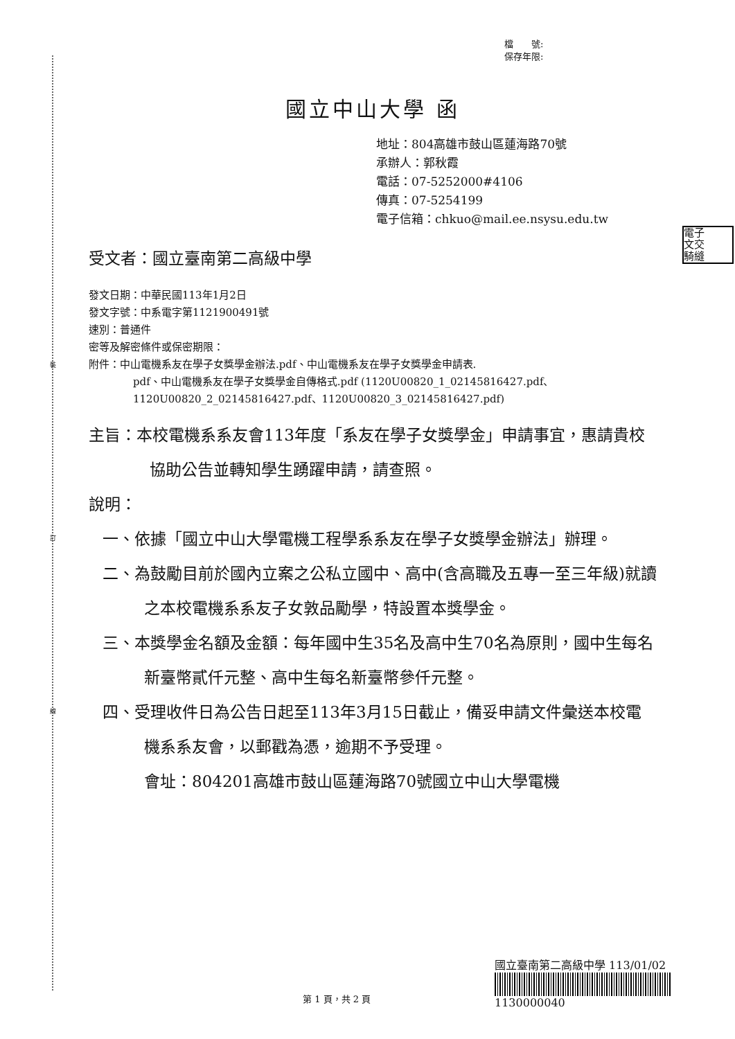裝
訂
線
電子
文交
騎縫
檔　　號:
保存年限:
國立中山大學 函
地址：804高雄市鼓山區蓮海路70號
承辦人：郭秋霞
電話：07-5252000#4106
傳真：07-5254199
電子信箱：chkuo@mail.ee.nsysu.edu.tw
受文者：國立臺南第二高級中學
發文日期：中華民國113年1月2日
發文字號：中系電字第1121900491號
速別：普通件
密等及解密條件或保密期限：
附件：中山電機系友在學子女獎學金辦法.pdf、中山電機系友在學子女獎學金申請表.
pdf、中山電機系友在學子女獎學金自傳格式.pdf (1120U00820_1_02145816427.pdf、1120U00820_2_02145816427.pdf、1120U00820_3_02145816427.pdf)
主旨：本校電機系系友會113年度「系友在學子女獎學金」申請事宜，惠請貴校協助公告並轉知學生踴躍申請，請查照。
說明：
一、依據「國立中山大學電機工程學系系友在學子女獎學金辦法」辦理。
二、為鼓勵目前於國內立案之公私立國中、高中(含高職及五專一至三年級)就讀之本校電機系系友子女敦品勵學，特設置本獎學金。
三、本獎學金名額及金額：每年國中生35名及高中生70名為原則，國中生每名新臺幣貳仟元整、高中生每名新臺幣參仟元整。
四、受理收件日為公告日起至113年3月15日截止，備妥申請文件彙送本校電機系系友會，以郵戳為憑，逾期不予受理。
會址：804201高雄市鼓山區蓮海路70號國立中山大學電機
國立臺南第二高級中學 113/01/02
1130000040
第 1 頁，共 2 頁